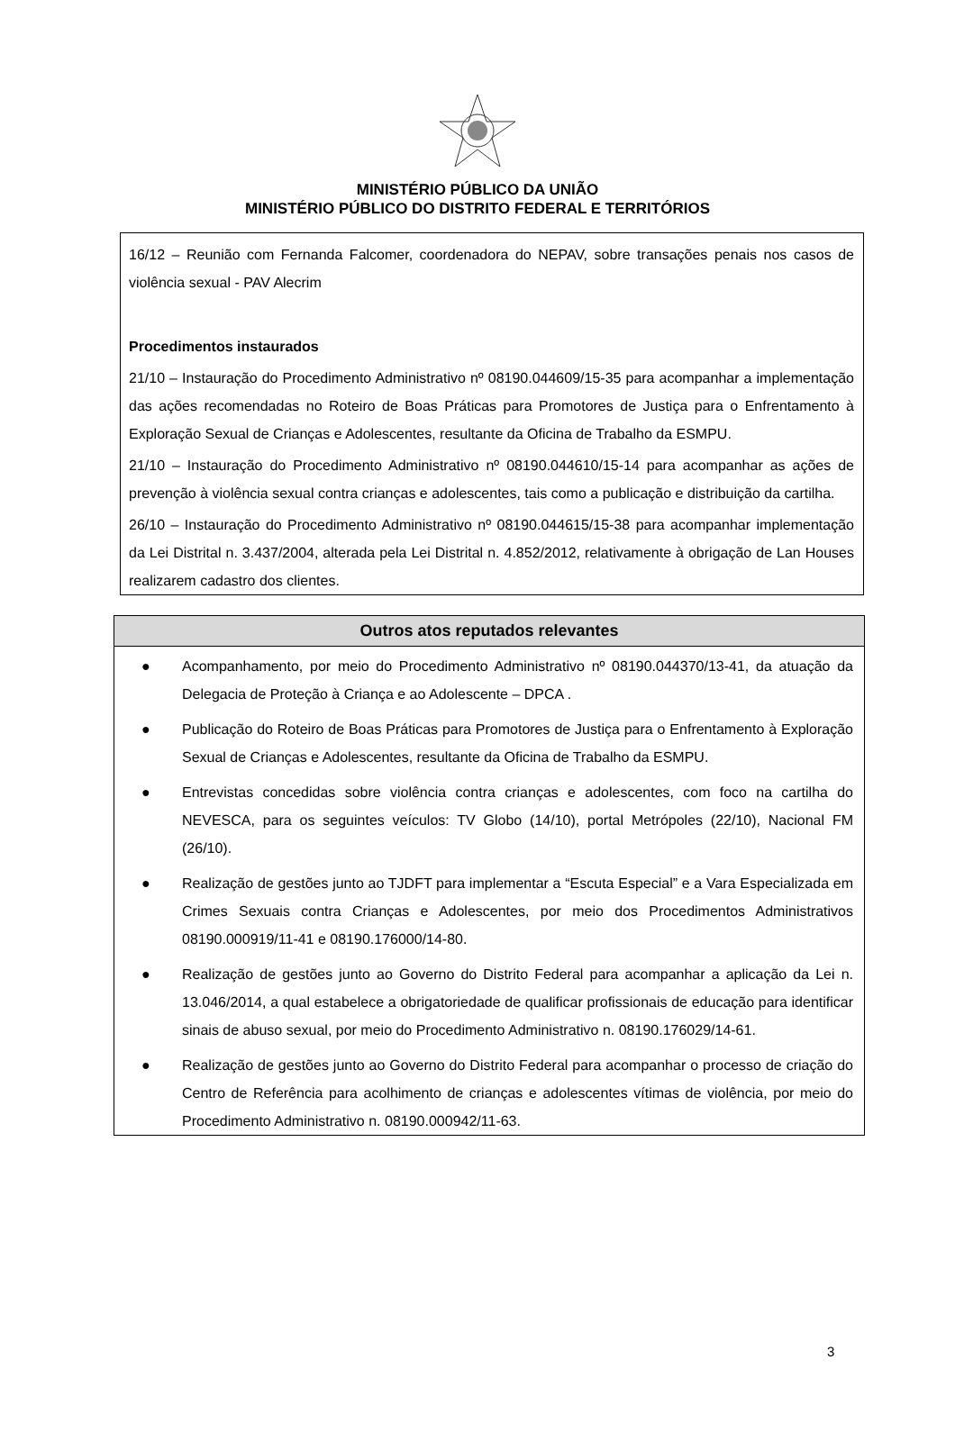MINISTÉRIO PÚBLICO DA UNIÃO
MINISTÉRIO PÚBLICO DO DISTRITO FEDERAL E TERRITÓRIOS
16/12 – Reunião com Fernanda Falcomer, coordenadora do NEPAV, sobre transações penais nos casos de violência sexual - PAV Alecrim
Procedimentos instaurados
21/10 – Instauração do Procedimento Administrativo nº 08190.044609/15-35 para acompanhar a implementação das ações recomendadas no Roteiro de Boas Práticas para Promotores de Justiça para o Enfrentamento à Exploração Sexual de Crianças e Adolescentes, resultante da Oficina de Trabalho da ESMPU.
21/10 – Instauração do Procedimento Administrativo nº 08190.044610/15-14 para acompanhar as ações de prevenção à violência sexual contra crianças e adolescentes, tais como a publicação e distribuição da cartilha.
26/10 – Instauração do Procedimento Administrativo nº 08190.044615/15-38 para acompanhar implementação da Lei Distrital n. 3.437/2004, alterada pela Lei Distrital n. 4.852/2012, relativamente à obrigação de Lan Houses realizarem cadastro dos clientes.
| Outros atos reputados relevantes |
| --- |
| ● Acompanhamento, por meio do Procedimento Administrativo nº 08190.044370/13-41, da atuação da Delegacia de Proteção à Criança e ao Adolescente – DPCA . ● Publicação do Roteiro de Boas Práticas para Promotores de Justiça para o Enfrentamento à Exploração Sexual de Crianças e Adolescentes, resultante da Oficina de Trabalho da ESMPU. ● Entrevistas concedidas sobre violência contra crianças e adolescentes, com foco na cartilha do NEVESCA, para os seguintes veículos: TV Globo (14/10), portal Metrópoles (22/10), Nacional FM (26/10). ● Realização de gestões junto ao TJDFT para implementar a “Escuta Especial” e a Vara Especializada em Crimes Sexuais contra Crianças e Adolescentes, por meio dos Procedimentos Administrativos 08190.000919/11-41 e 08190.176000/14-80. ● Realização de gestões junto ao Governo do Distrito Federal para acompanhar a aplicação da Lei n. 13.046/2014, a qual estabelece a obrigatoriedade de qualificar profissionais de educação para identificar sinais de abuso sexual, por meio do Procedimento Administrativo n. 08190.176029/14-61. ● Realização de gestões junto ao Governo do Distrito Federal para acompanhar o processo de criação do Centro de Referência para acolhimento de crianças e adolescentes vítimas de violência, por meio do Procedimento Administrativo n. 08190.000942/11-63. |
3